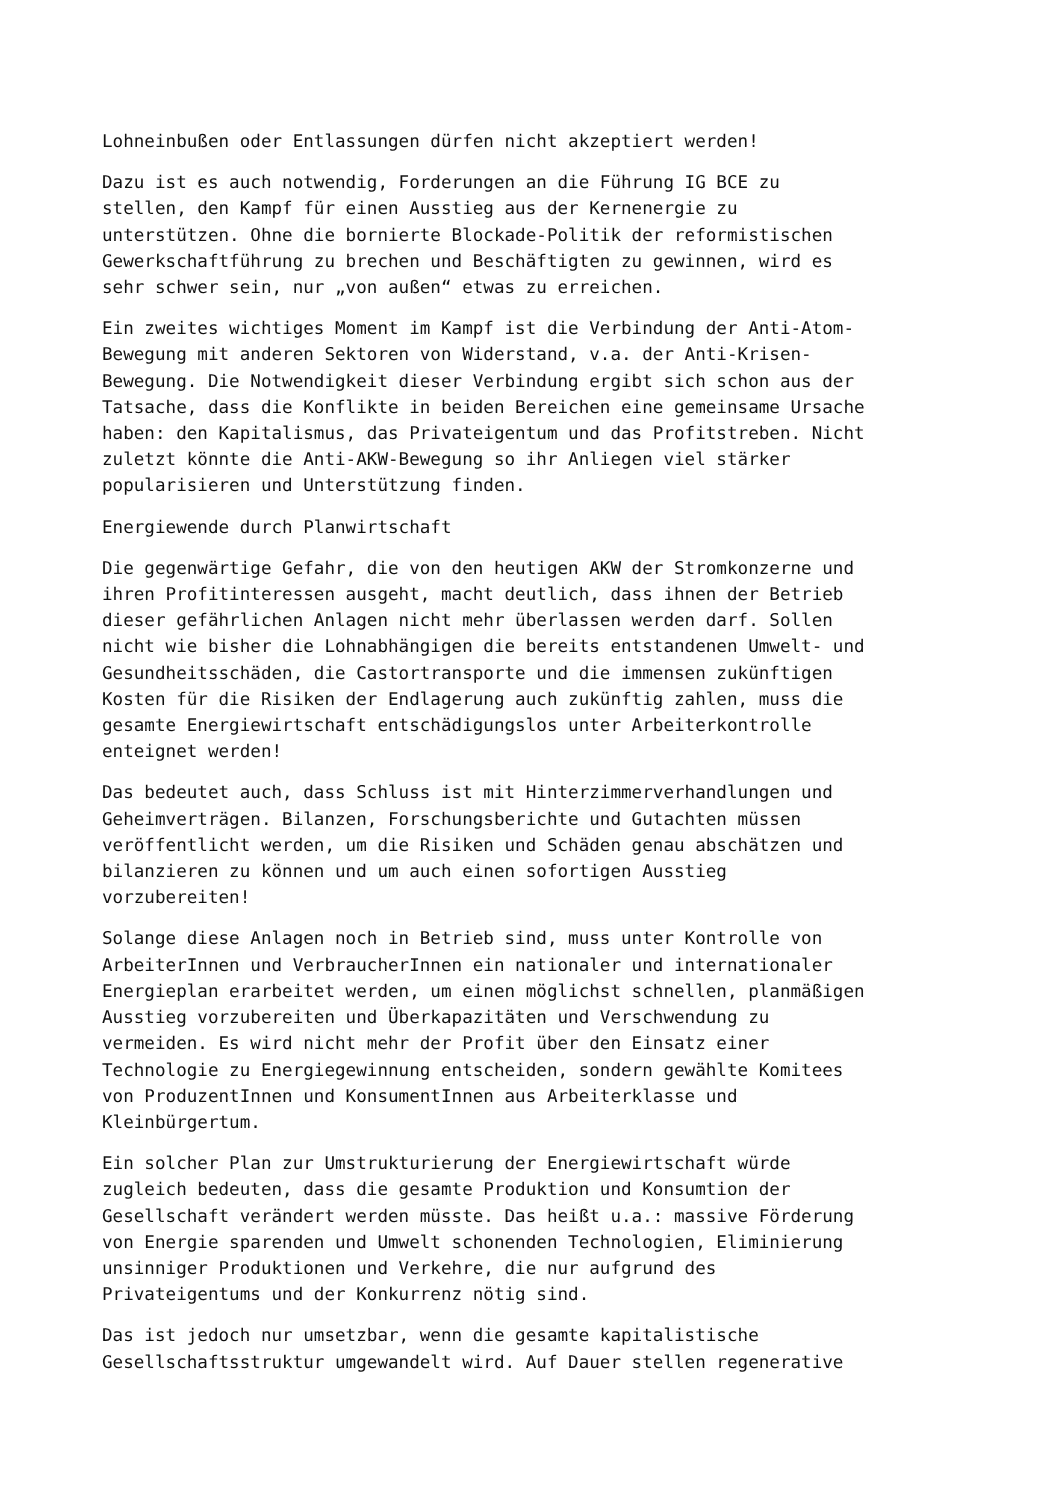Lohneinbußen oder Entlassungen dürfen nicht akzeptiert werden!
Dazu ist es auch notwendig, Forderungen an die Führung IG BCE zu stellen, den Kampf für einen Ausstieg aus der Kernenergie zu unterstützen. Ohne die bornierte Blockade-Politik der reformistischen Gewerkschaftführung zu brechen und Beschäftigten zu gewinnen, wird es sehr schwer sein, nur „von außen“ etwas zu erreichen.
Ein zweites wichtiges Moment im Kampf ist die Verbindung der Anti-Atom- Bewegung mit anderen Sektoren von Widerstand, v.a. der Anti-Krisen- Bewegung. Die Notwendigkeit dieser Verbindung ergibt sich schon aus der Tatsache, dass die Konflikte in beiden Bereichen eine gemeinsame Ursache haben: den Kapitalismus, das Privateigentum und das Profitstreben. Nicht zuletzt könnte die Anti-AKW-Bewegung so ihr Anliegen viel stärker popularisieren und Unterstützung finden.
Energiewende durch Planwirtschaft
Die gegenwärtige Gefahr, die von den heutigen AKW der Stromkonzerne und ihren Profitinteressen ausgeht, macht deutlich, dass ihnen der Betrieb dieser gefährlichen Anlagen nicht mehr überlassen werden darf. Sollen nicht wie bisher die Lohnabhängigen die bereits entstandenen Umwelt- und Gesundheitsschäden, die Castortransporte und die immensen zukünftigen Kosten für die Risiken der Endlagerung auch zukünftig zahlen, muss die gesamte Energiewirtschaft entschädigungslos unter Arbeiterkontrolle enteignet werden!
Das bedeutet auch, dass Schluss ist mit Hinterzimmerverhandlungen und Geheimverträgen. Bilanzen, Forschungsberichte und Gutachten müssen veröffentlicht werden, um die Risiken und Schäden genau abschätzen und bilanzieren zu können und um auch einen sofortigen Ausstieg vorzubereiten!
Solange diese Anlagen noch in Betrieb sind, muss unter Kontrolle von ArbeiterInnen und VerbraucherInnen ein nationaler und internationaler Energieplan erarbeitet werden, um einen möglichst schnellen, planmäßigen Ausstieg vorzubereiten und Überkapazitäten und Verschwendung zu vermeiden. Es wird nicht mehr der Profit über den Einsatz einer Technologie zu Energiegewinnung entscheiden, sondern gewählte Komitees von ProduzentInnen und KonsumentInnen aus Arbeiterklasse und Kleinbürgertum.
Ein solcher Plan zur Umstrukturierung der Energiewirtschaft würde zugleich bedeuten, dass die gesamte Produktion und Konsumtion der Gesellschaft verändert werden müsste. Das heißt u.a.: massive Förderung von Energie sparenden und Umwelt schonenden Technologien, Eliminierung unsinniger Produktionen und Verkehre, die nur aufgrund des Privateigentums und der Konkurrenz nötig sind.
Das ist jedoch nur umsetzbar, wenn die gesamte kapitalistische Gesellschaftsstruktur umgewandelt wird. Auf Dauer stellen regenerative